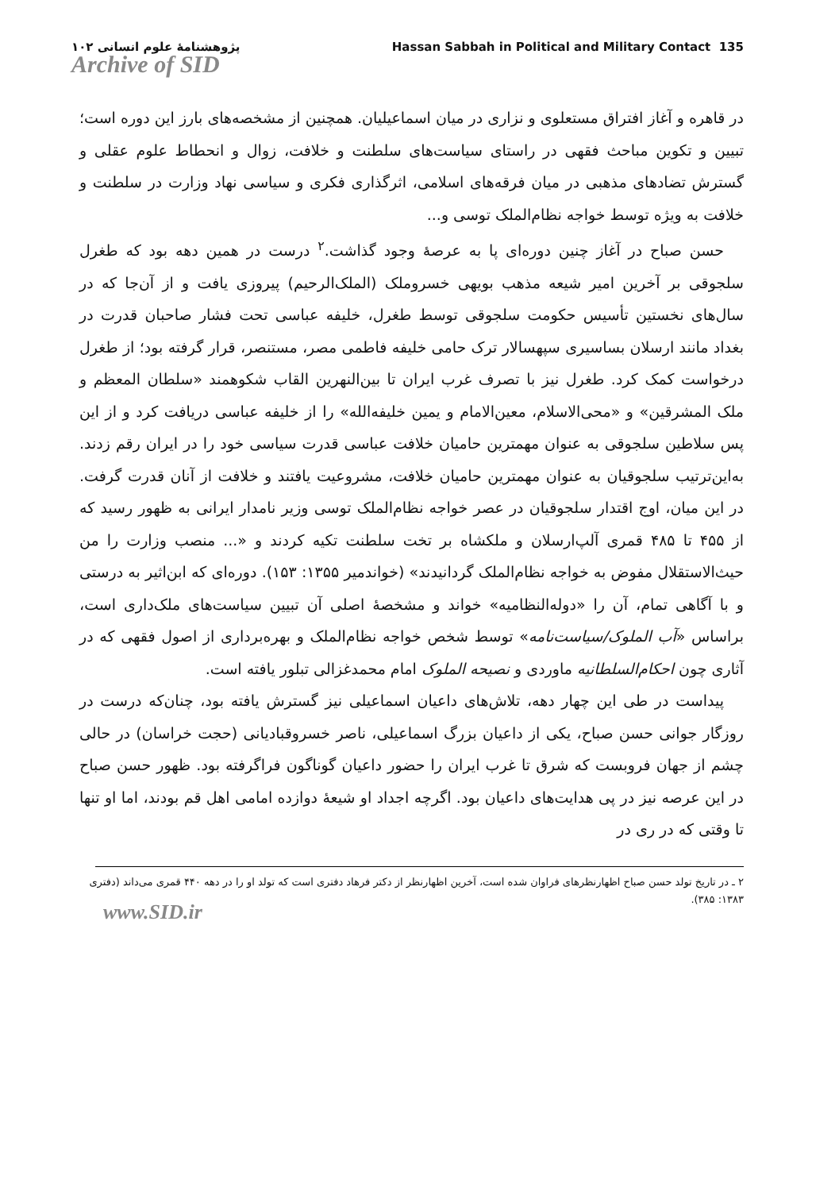پژوهشنامهٔ علوم انسانی ۱۰۲
Archive of SID
Hassan Sabbah in Political and Military Contact 135
در قاهره و آغاز افتراق مستعلوی و نزاری در میان اسماعیلیان. همچنین از مشخصه‌های بارز این دوره است؛ تبیین و تکوین مباحث فقهی در راستای سیاست‌های سلطنت و خلافت، زوال و انحطاط علوم عقلی و گسترش تضادهای مذهبی در میان فرقه‌های اسلامی، اثرگذاری فکری و سیاسی نهاد وزارت در سلطنت و خلافت به ویژه توسط خواجه نظام‌الملک توسی و...
حسن صباح در آغاز چنین دوره‌ای پا به عرصهٔ وجود گذاشت.<sup>۲</sup> درست در همین دهه بود که طغرل سلجوقی بر آخرین امیر شیعه مذهب بویهی خسروملک (الملک‌الرحیم) پیروزی یافت و از آن‌جا که در سال‌های نخستین تأسیس حکومت سلجوقی توسط طغرل، خلیفه عباسی تحت فشار صاحبان قدرت در بغداد مانند ارسلان بساسیری سپهسالار ترک حامی خلیفه فاطمی مصر، مستنصر، قرار گرفته بود؛ از طغرل درخواست کمک کرد. طغرل نیز با تصرف غرب ایران تا بین‌النهرین القاب شکوهمند «سلطان المعظم و ملک المشرقین» و «محی‌الاسلام، معین‌الامام و یمین خلیفه‌الله» را از خلیفه عباسی دریافت کرد و از این پس سلاطین سلجوقی به عنوان مهمترین حامیان خلافت عباسی قدرت سیاسی خود را در ایران رقم زدند. به‌این‌ترتیب سلجوقیان به عنوان مهمترین حامیان خلافت، مشروعیت یافتند و خلافت از آنان قدرت گرفت. در این میان، اوج اقتدار سلجوقیان در عصر خواجه نظام‌الملک توسی وزیر نامدار ایرانی به ظهور رسید که از ۴۵۵ تا ۴۸۵ قمری آلپ‌ارسلان و ملکشاه بر تخت سلطنت تکیه کردند و «... منصب وزارت را من حیث‌الاستقلال مفوض به خواجه نظام‌الملک گردانیدند» (خواندمیر ۱۳۵۵: ۱۵۳). دوره‌ای که ابن‌اثیر به درستی و با آگاهی تمام، آن را «دوله‌النظامیه» خواند و مشخصهٔ اصلی آن تبیین سیاست‌های ملک‌داری است، براساس «آب الملوک/سیاست‌نامه» توسط شخص خواجه نظام‌الملک و بهره‌برداری از اصول فقهی که در آثاری چون احکام‌السلطانیه ماوردی و نصیحه الملوک امام محمدغزالی تبلور یافته است.
پیداست در طی این چهار دهه، تلاش‌های داعیان اسماعیلی نیز گسترش یافته بود، چنان‌که درست در روزگار جوانی حسن صباح، یکی از داعیان بزرگ اسماعیلی، ناصر خسروقبادیانی (حجت خراسان) در حالی چشم از جهان فروبست که شرق تا غرب ایران را حضور داعیان گوناگون فراگرفته بود. ظهور حسن صباح در این عرصه نیز در پی هدایت‌های داعیان بود. اگرچه اجداد او شیعهٔ دوازده امامی اهل قم بودند، اما او تنها تا وقتی که در ری در
۲ ـ در تاریخ تولد حسن صباح اظهارنظرهای فراوان شده است، آخرین اظهارنظر از دکتر فرهاد دفتری است که تولد او را در دهه ۴۴۰ قمری می‌داند (دفتری ۱۳۸۳: ۳۸۵).
www.SID.ir